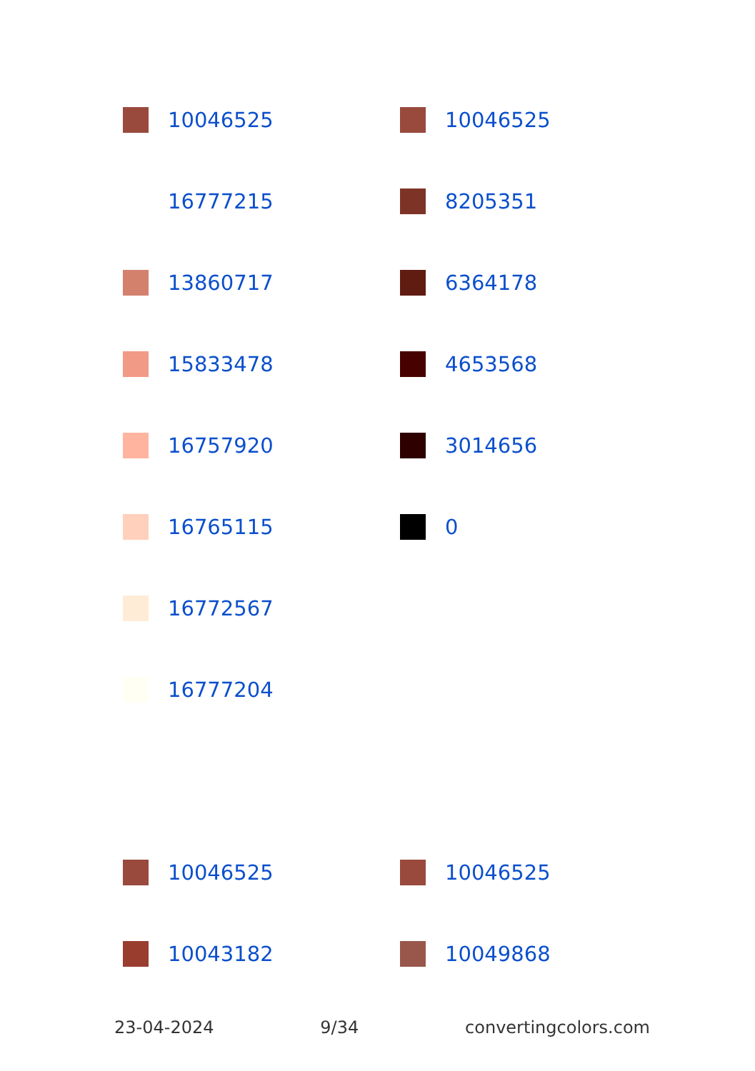10046525 10046525
16777215 8205351
13860717 6364178
15833478 4653568
16757920 3014656
16765115 0
16772567
16777204
10046525 10046525
10043182 10049868
23-04-2024 9/34 convertingcolors.com